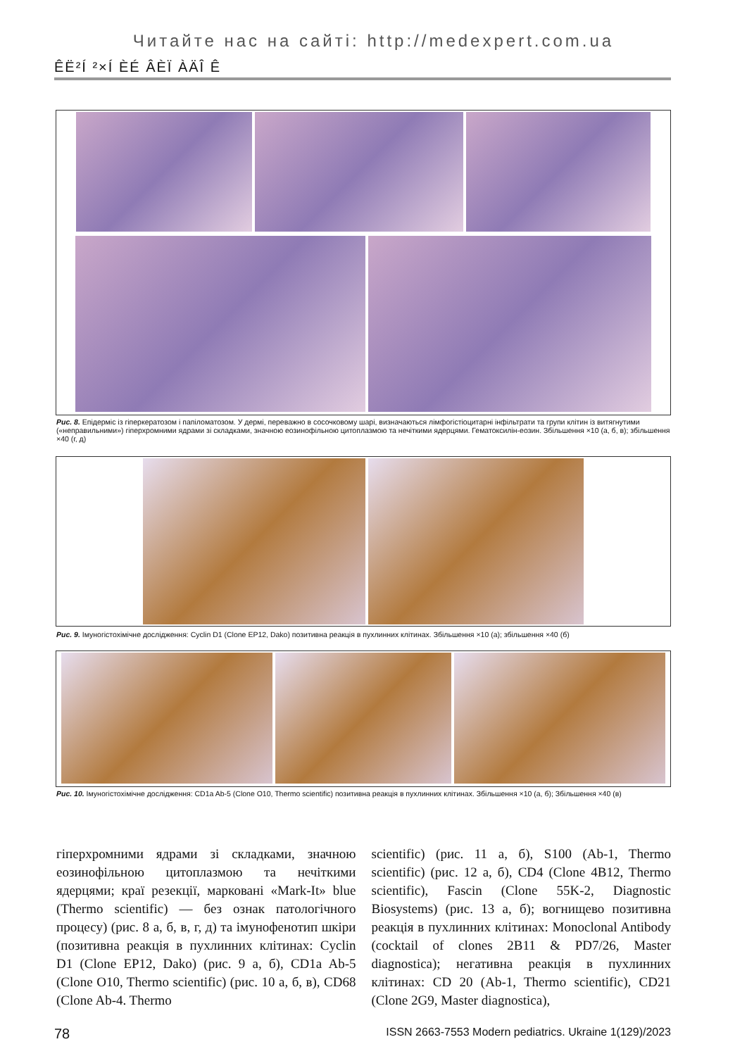Читайте нас на сайті: http://medexpert.com.ua
ÊË²Í ²×Í ÈÉ ÂÈÏ ÀÄÎ Ê
Рис. 8. Епідерміс із гіперкератозом і папіломатозом. У дермі, переважно в сосочковому шарі, визначаються лімфогістіоцитарні інфільтрати та групи клітин із витягнутими («неправильними») гіперхромними ядрами зі складками, значною еозинофільною цитоплазмою та нечіткими ядерцями. Гематоксилін-еозин. Збільшення ×10 (а, б, в); збільшення ×40 (г, д)
Рис. 9. Імуногістохімічне дослідження: Cyclin D1 (Clone EP12, Dako) позитивна реакція в пухлинних клітинах. Збільшення ×10 (а); збільшення ×40 (б)
Рис. 10. Імуногістохімічне дослідження: CD1a Ab-5 (Clone O10, Thermo scientific) позитивна реакція в пухлинних клітинах. Збільшення ×10 (а, б); Збільшення ×40 (в)
гіперхромними ядрами зі складками, значною еозинофільною цитоплазмою та нечіткими ядерцями; краї резекції, марковані «Mark-It» blue (Thermo scientific) — без ознак патологічного процесу) (рис. 8 а, б, в, г, д) та імунофенотип шкіри (позитивна реакція в пухлинних клітинах: Cyclin D1 (Clone EP12, Dako) (рис. 9 а, б), CD1a Ab-5 (Clone O10, Thermo scientific) (рис. 10 а, б, в), CD68 (Clone Ab-4. Thermo
scientific) (рис. 11 а, б), S100 (Ab-1, Thermo scientific) (рис. 12 а, б), CD4 (Clone 4B12, Thermo scientific), Fascin (Clone 55K-2, Diagnostic Biosystems) (рис. 13 а, б); вогнищево позитивна реакція в пухлинних клітинах: Monoclonal Antibody (cocktail of clones 2B11 & PD7/26, Master diagnostica); негативна реакція в пухлинних клітинах: CD 20 (Ab-1, Thermo scientific), CD21 (Clone 2G9, Master diagnostica),
78 ISSN 2663-7553 Modern pediatrics. Ukraine 1(129)/2023